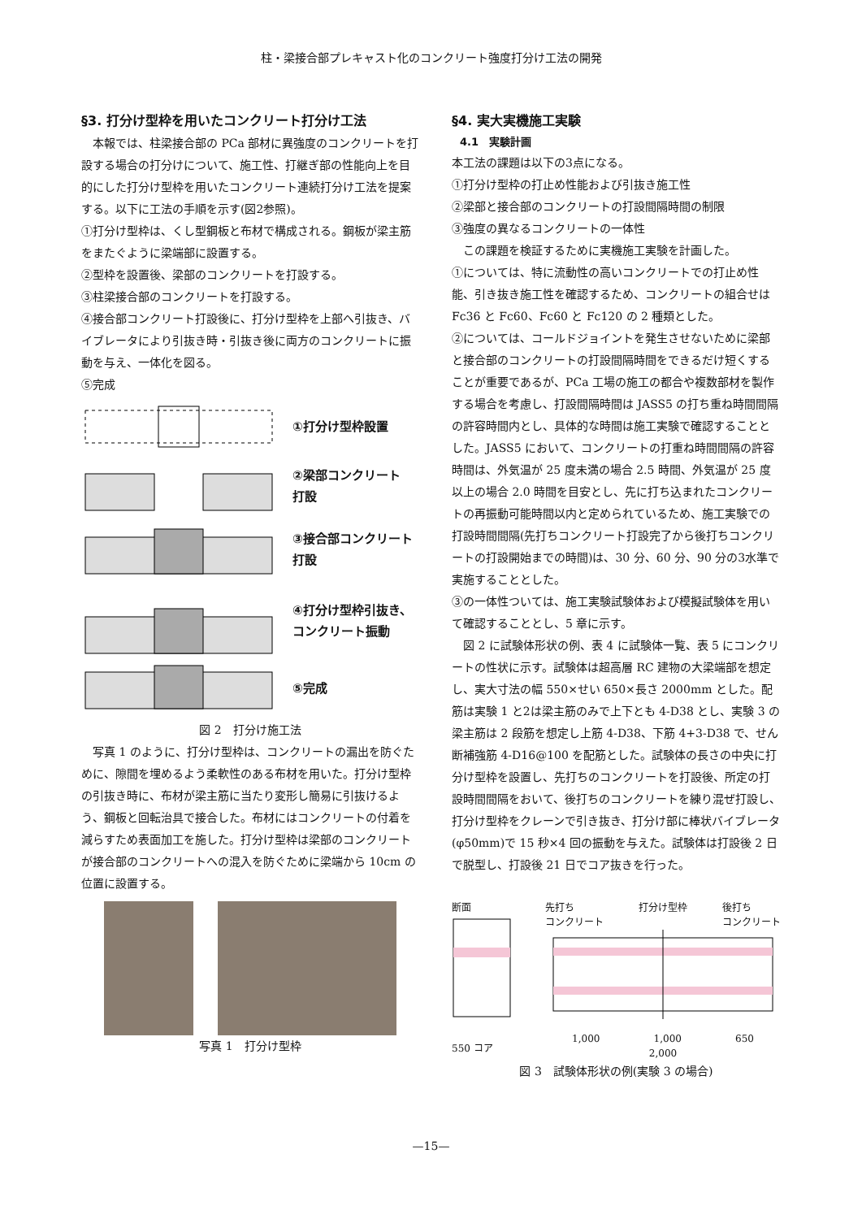柱・梁接合部プレキャスト化のコンクリート強度打分け工法の開発
§3. 打分け型枠を用いたコンクリート打分け工法
　本報では、柱梁接合部の PCa 部材に異強度のコンクリートを打設する場合の打分けについて、施工性、打継ぎ部の性能向上を目的にした打分け型枠を用いたコンクリート連続打分け工法を提案する。以下に工法の手順を示す(図2参照)。
①打分け型枠は、くし型鋼板と布材で構成される。鋼板が梁主筋をまたぐように梁端部に設置する。
②型枠を設置後、梁部のコンクリートを打設する。
③柱梁接合部のコンクリートを打設する。
④接合部コンクリート打設後に、打分け型枠を上部へ引抜き、バイブレータにより引抜き時・引抜き後に両方のコンクリートに振動を与え、一体化を図る。
⑤完成
①打分け型枠設置
②梁部コンクリート
打設
③接合部コンクリート打設
④打分け型枠引抜き、コンクリート振動
⑤完成
図 2　打分け施工法
　写真 1 のように、打分け型枠は、コンクリートの漏出を防ぐために、隙間を埋めるよう柔軟性のある布材を用いた。打分け型枠の引抜き時に、布材が梁主筋に当たり変形し簡易に引抜けるよう、鋼板と回転治具で接合した。布材にはコンクリートの付着を減らすため表面加工を施した。打分け型枠は梁部のコンクリートが接合部のコンクリートへの混入を防ぐために梁端から 10cm の位置に設置する。
写真 1　打分け型枠
§4. 実大実機施工実験
4.1　実験計画
本工法の課題は以下の3点になる。
①打分け型枠の打止め性能および引抜き施工性
②梁部と接合部のコンクリートの打設間隔時間の制限
③強度の異なるコンクリートの一体性
　この課題を検証するために実機施工実験を計画した。
①については、特に流動性の高いコンクリートでの打止め性能、引き抜き施工性を確認するため、コンクリートの組合せは Fc36 と Fc60、Fc60 と Fc120 の 2 種類とした。
②については、コールドジョイントを発生させないために梁部と接合部のコンクリートの打設間隔時間をできるだけ短くすることが重要であるが、PCa 工場の施工の都合や複数部材を製作する場合を考慮し、打設間隔時間は JASS5 の打ち重ね時間間隔の許容時間内とし、具体的な時間は施工実験で確認することとした。JASS5 において、コンクリートの打重ね時間間隔の許容時間は、外気温が 25 度未満の場合 2.5 時間、外気温が 25 度以上の場合 2.0 時間を目安とし、先に打ち込まれたコンクリートの再振動可能時間以内と定められているため、施工実験での打設時間間隔(先打ちコンクリート打設完了から後打ちコンクリートの打設開始までの時間)は、30 分、60 分、90 分の3水準で実施することとした。
③の一体性ついては、施工実験試験体および模擬試験体を用いて確認することとし、5 章に示す。
　図 2 に試験体形状の例、表 4 に試験体一覧、表 5 にコンクリートの性状に示す。試験体は超高層 RC 建物の大梁端部を想定し、実大寸法の幅 550×せい 650×長さ 2000mm とした。配筋は実験 1 と2は梁主筋のみで上下とも 4-D38 とし、実験 3 の梁主筋は 2 段筋を想定し上筋 4-D38、下筋 4+3-D38 で、せん断補強筋 4-D16@100 を配筋とした。試験体の長さの中央に打分け型枠を設置し、先打ちのコンクリートを打設後、所定の打設時間間隔をおいて、後打ちのコンクリートを練り混ぜ打設し、打分け型枠をクレーンで引き抜き、打分け部に棒状バイブレータ(φ50mm)で 15 秒×4 回の振動を与えた。試験体は打設後 2 日で脱型し、打設後 21 日でコア抜きを行った。
断面
550 コア
先打ち
コンクリート 打分け型枠 後打ち
コンクリート
1,000 1,000 650
2,000
図 3　試験体形状の例(実験 3 の場合)
—15—